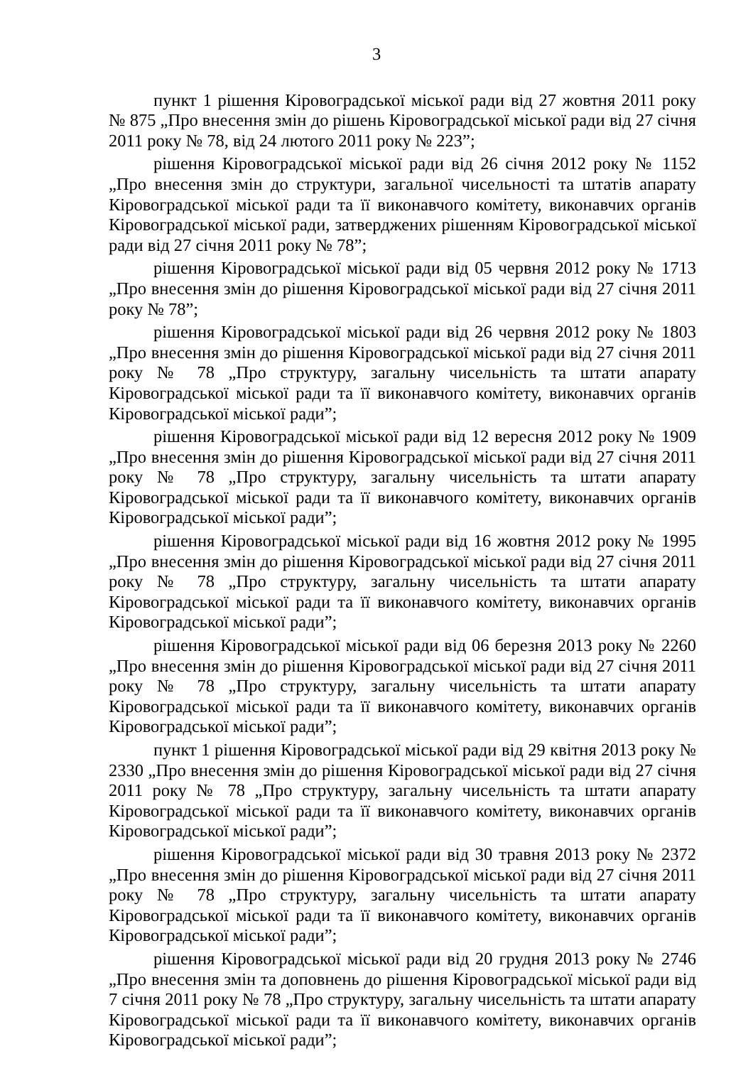3
пункт 1 рішення Кіровоградської міської ради від 27 жовтня 2011 року № 875 „Про внесення змін до рішень Кіровоградської міської ради від 27 січня 2011 року № 78, від 24 лютого 2011 року № 223”;
рішення Кіровоградської міської ради від 26 січня 2012 року № 1152 „Про внесення змін до структури, загальної чисельності та штатів апарату Кіровоградської міської ради та її виконавчого комітету, виконавчих органів Кіровоградської міської ради, затверджених рішенням Кіровоградської міської ради від 27 січня 2011 року № 78”;
рішення Кіровоградської міської ради від 05 червня 2012 року № 1713 „Про внесення змін до рішення Кіровоградської міської ради від 27 січня 2011 року № 78”;
рішення Кіровоградської міської ради від 26 червня 2012 року № 1803 „Про внесення змін до рішення Кіровоградської міської ради від 27 січня 2011 року № 78 „Про структуру, загальну чисельність та штати апарату Кіровоградської міської ради та її виконавчого комітету, виконавчих органів Кіровоградської міської ради”;
рішення Кіровоградської міської ради від 12 вересня 2012 року № 1909 „Про внесення змін до рішення Кіровоградської міської ради від 27 січня 2011 року № 78 „Про структуру, загальну чисельність та штати апарату Кіровоградської міської ради та її виконавчого комітету, виконавчих органів Кіровоградської міської ради”;
рішення Кіровоградської міської ради від 16 жовтня 2012 року № 1995 „Про внесення змін до рішення Кіровоградської міської ради від 27 січня 2011 року № 78 „Про структуру, загальну чисельність та штати апарату Кіровоградської міської ради та її виконавчого комітету, виконавчих органів Кіровоградської міської ради”;
рішення Кіровоградської міської ради від 06 березня 2013 року № 2260 „Про внесення змін до рішення Кіровоградської міської ради від 27 січня 2011 року № 78 „Про структуру, загальну чисельність та штати апарату Кіровоградської міської ради та її виконавчого комітету, виконавчих органів Кіровоградської міської ради”;
пункт 1 рішення Кіровоградської міської ради від 29 квітня 2013 року № 2330 „Про внесення змін до рішення Кіровоградської міської ради від 27 січня 2011 року № 78 „Про структуру, загальну чисельність та штати апарату Кіровоградської міської ради та її виконавчого комітету, виконавчих органів Кіровоградської міської ради”;
рішення Кіровоградської міської ради від 30 травня 2013 року № 2372 „Про внесення змін до рішення Кіровоградської міської ради від 27 січня 2011 року № 78 „Про структуру, загальну чисельність та штати апарату Кіровоградської міської ради та її виконавчого комітету, виконавчих органів Кіровоградської міської ради”;
рішення Кіровоградської міської ради від 20 грудня 2013 року № 2746 „Про внесення змін та доповнень до рішення Кіровоградської міської ради від 7 січня 2011 року № 78 „Про структуру, загальну чисельність та штати апарату Кіровоградської міської ради та її виконавчого комітету, виконавчих органів Кіровоградської міської ради”;